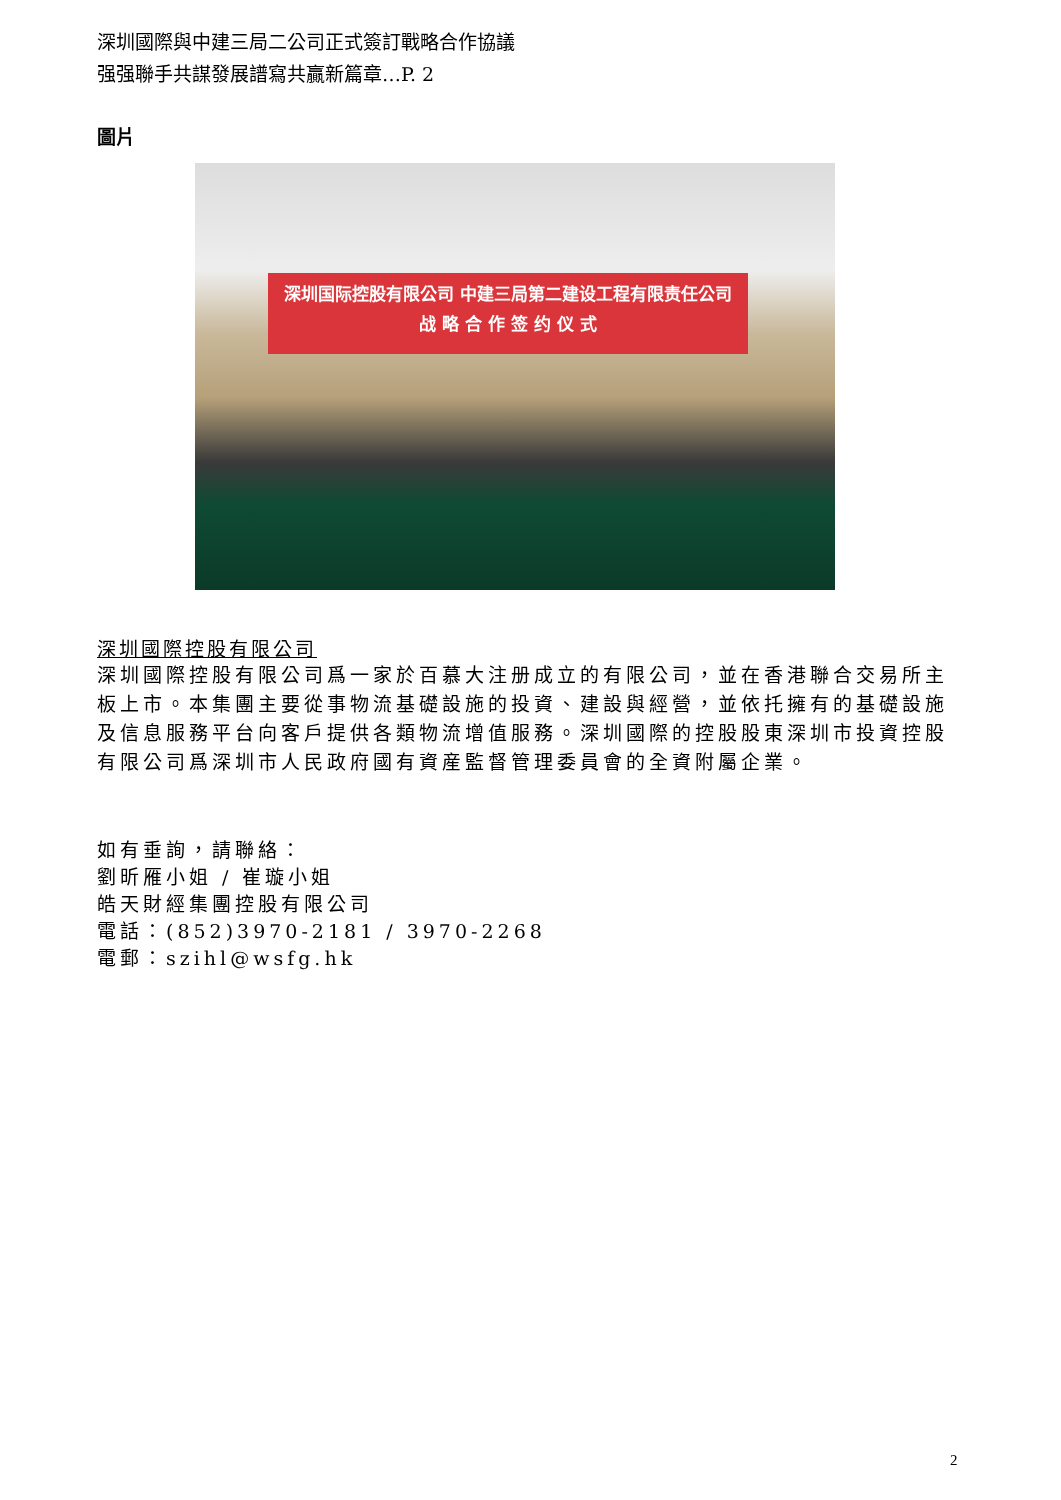深圳國際與中建三局二公司正式簽訂戰略合作協議
强强聯手共謀發展譜寫共贏新篇章…P. 2
圖片
深圳国际控股有限公司 中建三局第二建设工程有限责任公司
战 略 合 作 签 约 仪 式
深圳國際控股有限公司
深圳國際控股有限公司爲一家於百慕大注册成立的有限公司，並在香港聯合交易所主板上市。本集團主要從事物流基礎設施的投資、建設與經營，並依托擁有的基礎設施及信息服務平台向客戶提供各類物流增值服務。深圳國際的控股股東深圳市投資控股有限公司爲深圳市人民政府國有資産監督管理委員會的全資附屬企業。
如有垂詢，請聯絡：
劉昕雁小姐 / 崔璇小姐
皓天財經集團控股有限公司
電話：(852)3970-2181 / 3970-2268
電郵：szihl@wsfg.hk
2